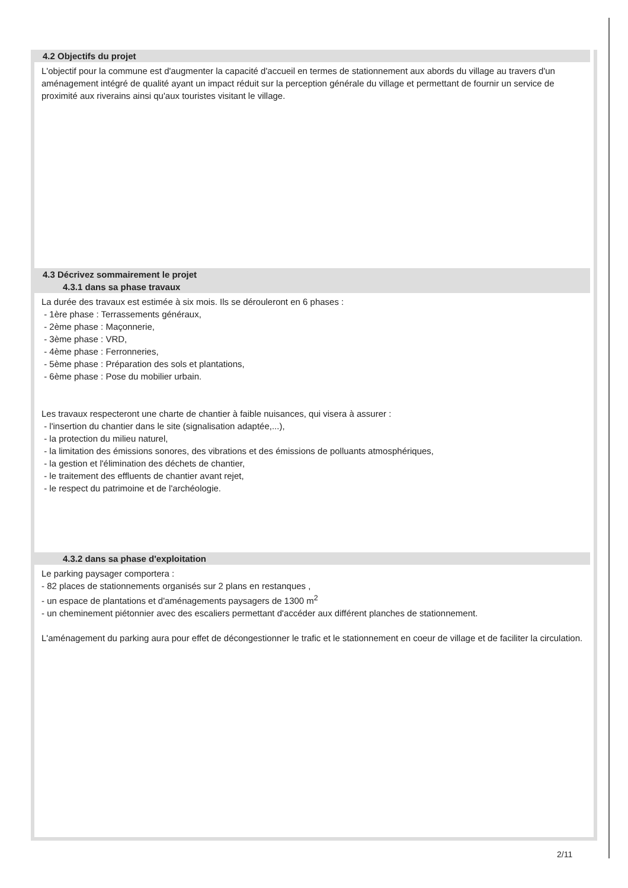4.2 Objectifs du projet
L'objectif pour la commune est d'augmenter la capacité d'accueil en termes de stationnement aux abords du village au travers d'un aménagement intégré de qualité ayant un impact réduit sur la perception générale du village et permettant de fournir un service de proximité aux riverains ainsi qu'aux touristes visitant le village.
4.3 Décrivez sommairement le projet
4.3.1 dans sa phase travaux
La durée des travaux est estimée à six mois. Ils se dérouleront en 6 phases :
- 1ère phase : Terrassements généraux,
- 2ème phase : Maçonnerie,
- 3ème phase : VRD,
- 4ème phase : Ferronneries,
- 5ème phase : Préparation des sols et plantations,
- 6ème phase : Pose du mobilier urbain.
Les travaux respecteront une charte de chantier à faible nuisances, qui visera à assurer :
- l'insertion du chantier dans le site (signalisation adaptée,...),
- la protection du milieu naturel,
- la limitation des émissions sonores, des vibrations et des émissions de polluants atmosphériques,
- la gestion et l'élimination des déchets de chantier,
- le traitement des effluents de chantier avant rejet,
- le respect du patrimoine et de l'archéologie.
4.3.2 dans sa phase d'exploitation
Le parking paysager comportera :
- 82 places de stationnements organisés sur 2 plans en restanques ,
- un espace de plantations et d'aménagements paysagers de 1300 m<sup>2</sup>
- un cheminement piétonnier avec des escaliers permettant d'accéder aux différent planches de stationnement.
L'aménagement du parking aura pour effet de décongestionner le trafic et le stationnement en coeur de village et de faciliter la circulation.
2/11